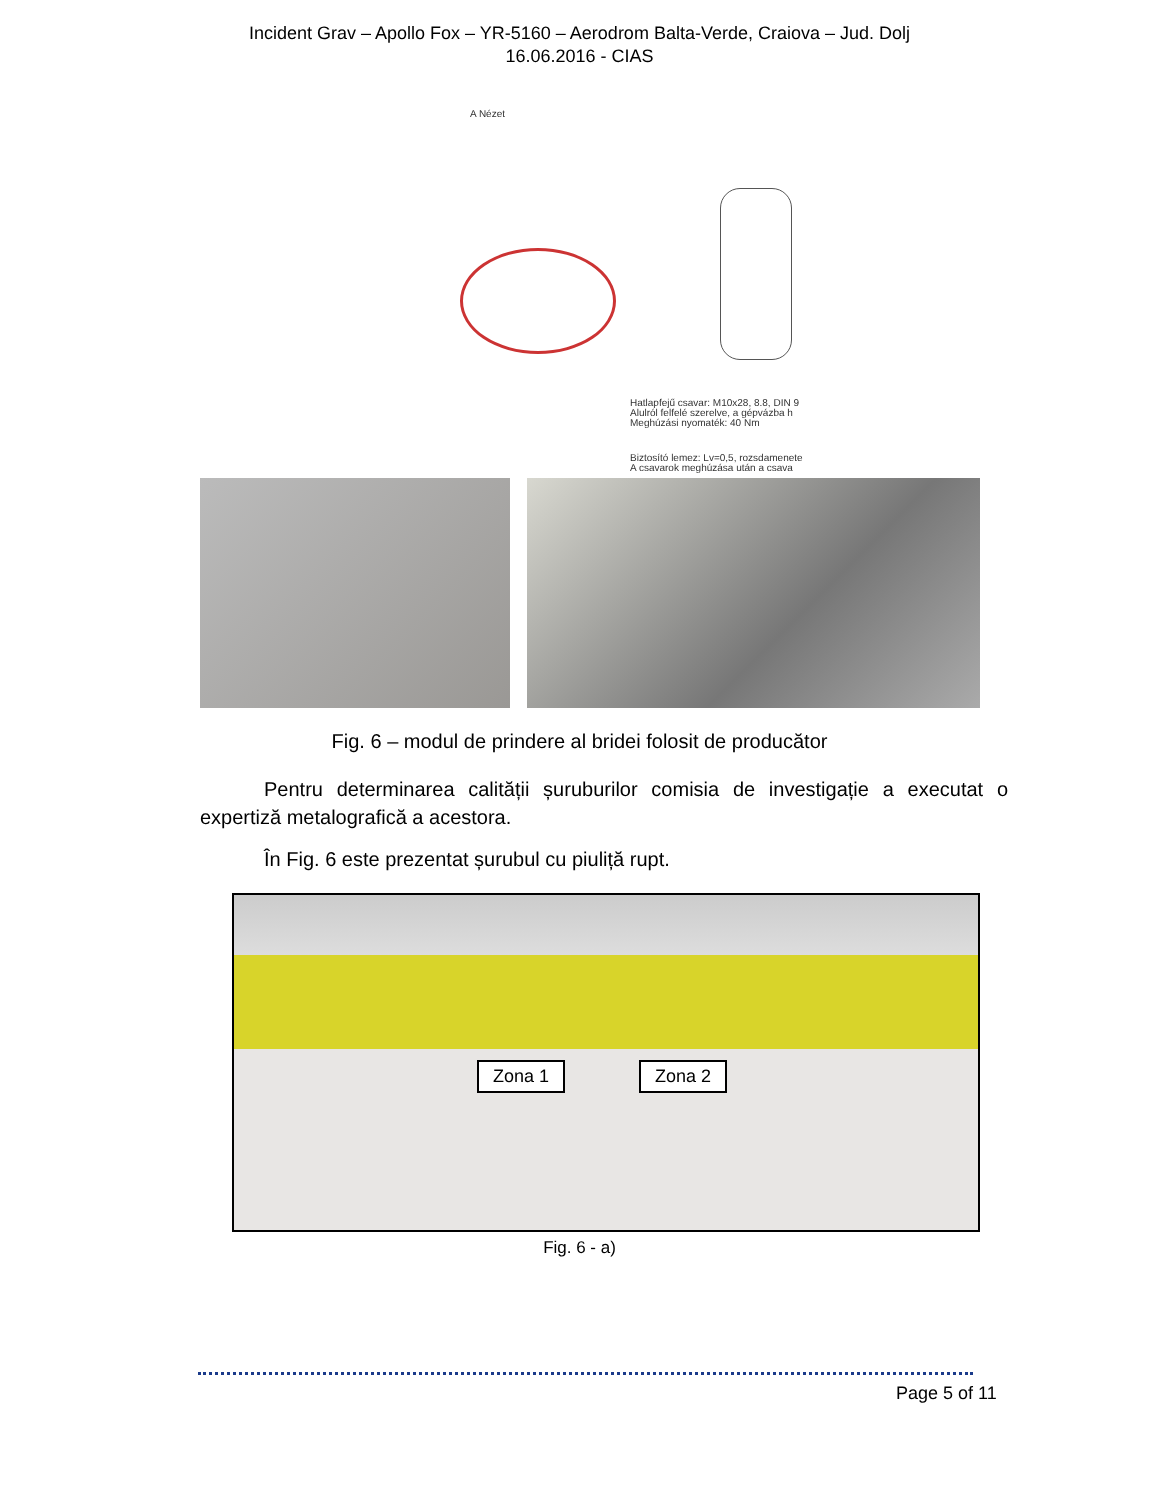Incident Grav – Apollo Fox – YR-5160 – Aerodrom Balta-Verde, Craiova – Jud. Dolj
16.06.2016 - CIAS
A Nézet
Hatlapfejű csavar: M10x28, 8.8, DIN 9
Alulról felfelé szerelve, a gépvázba h
Meghúzási nyomaték: 40 Nm
Biztosító lemez: Lv=0,5, rozsdamenete
A csavarok meghúzása után a csava
Fig. 6 – modul de prindere al bridei folosit de producător
Pentru determinarea calității șuruburilor comisia de investigație a executat o expertiză metalografică a acestora.
În Fig. 6 este prezentat șurubul cu piuliță rupt.
Zona 1 Zona 2
Fig. 6 - a)
Page 5 of 11